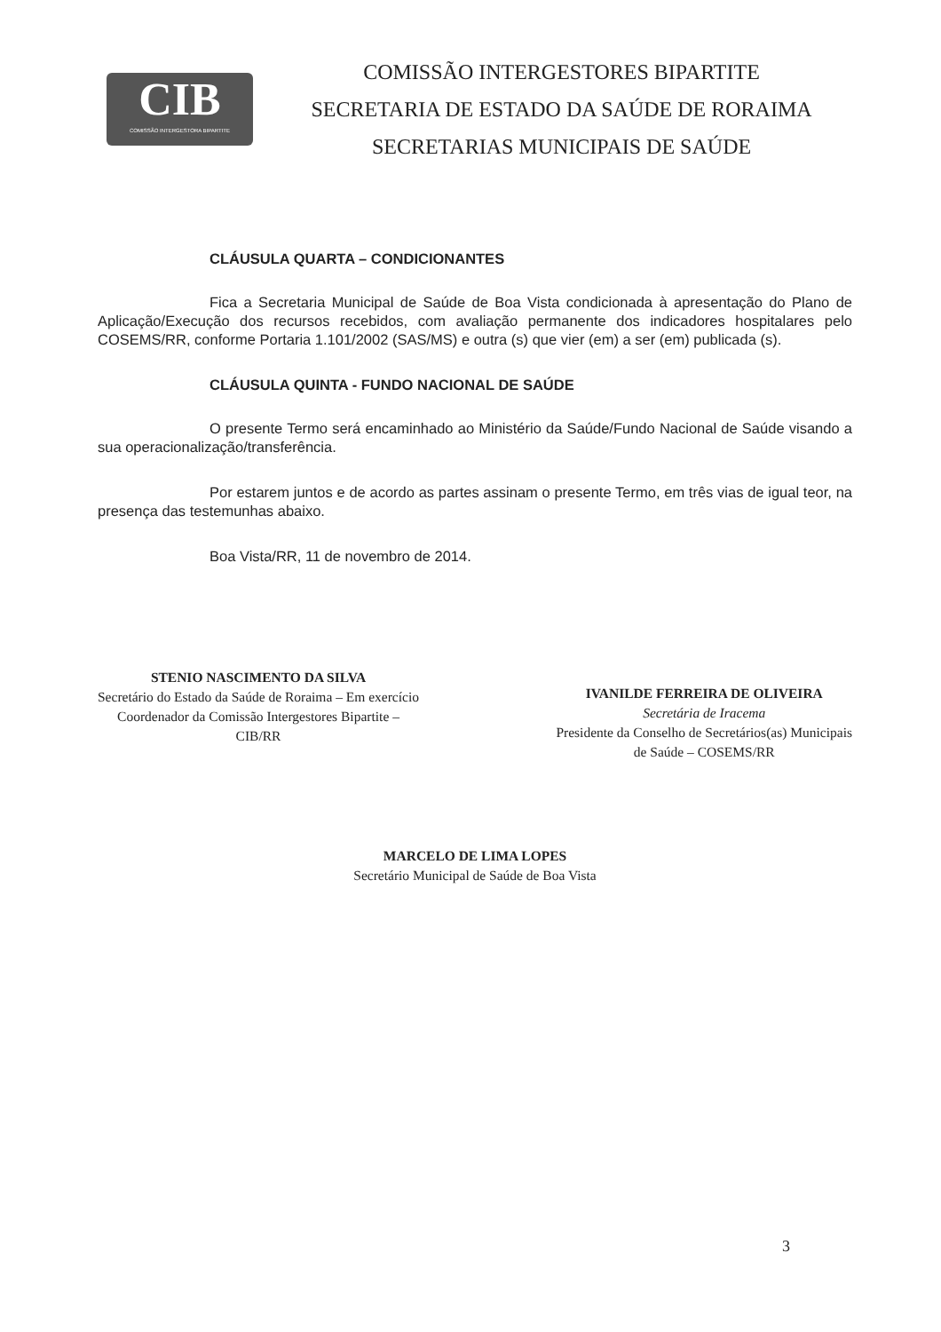CIB
COMISSÃO INTERGESTORA BIPARTITE
COMISSÃO INTERGESTORES BIPARTITE
SECRETARIA DE ESTADO DA SAÚDE DE RORAIMA
SECRETARIAS MUNICIPAIS DE SAÚDE
CLÁUSULA QUARTA – CONDICIONANTES
Fica a Secretaria Municipal de Saúde de Boa Vista condicionada à apresentação do Plano de Aplicação/Execução dos recursos recebidos, com avaliação permanente dos indicadores hospitalares pelo COSEMS/RR, conforme Portaria 1.101/2002 (SAS/MS) e outra (s) que vier (em) a ser (em) publicada (s).
CLÁUSULA QUINTA - FUNDO NACIONAL DE SAÚDE
O presente Termo será encaminhado ao Ministério da Saúde/Fundo Nacional de Saúde visando a sua operacionalização/transferência.
Por estarem juntos e de acordo as partes assinam o presente Termo, em três vias de igual teor, na presença das testemunhas abaixo.
Boa Vista/RR, 11 de novembro de 2014.
STENIO NASCIMENTO DA SILVA
Secretário do Estado da Saúde de Roraima – Em exercício
Coordenador da Comissão Intergestores Bipartite –
CIB/RR
IVANILDE FERREIRA DE OLIVEIRA
Secretária de Iracema
Presidente da Conselho de Secretários(as) Municipais
de Saúde – COSEMS/RR
MARCELO DE LIMA LOPES
Secretário Municipal de Saúde de Boa Vista
3